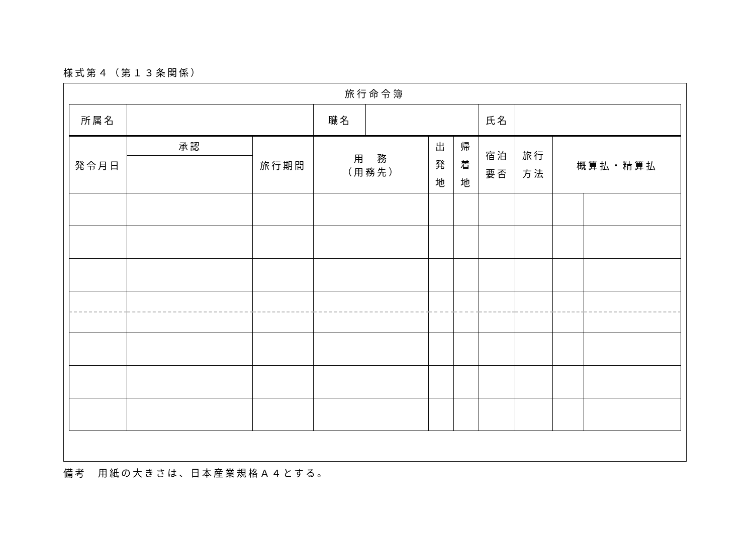様式第４（第１３条関係）
旅行命令簿
| 所属名 | | 職名 | | 氏名 | |
| 発令月日 | 承認 | 旅行期間 | 用 務 （用務先） | 出 発 地 | 帰 着 地 | 宿泊 要否 | 旅行 方法 | 概算払・精算払 | |
備考　用紙の大きさは、日本産業規格Ａ４とする。